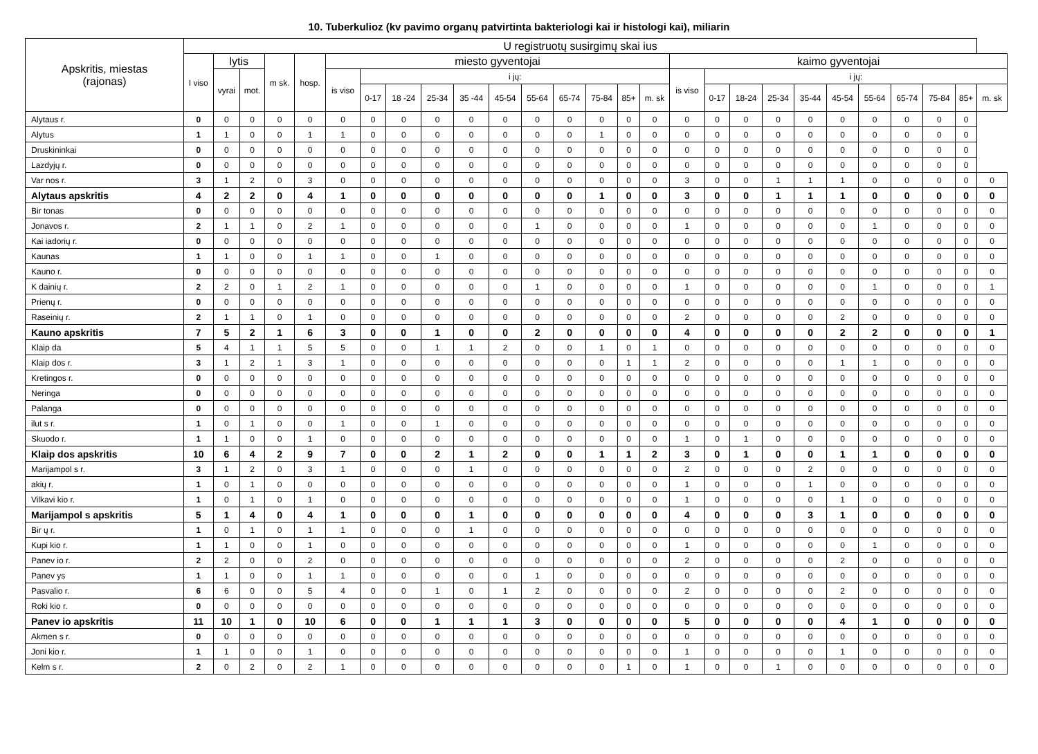10. Tuberkulioz (kv pavimo organų patvirtinta bakteriologi kai ir histologi kai), miliarin
| Apskritis, miestas (rajonas) | U registruotų susirgimų skai ius | | | | | | | | | | | | | | | | | | | | | | | | | | |
| --- | --- | --- | --- | --- | --- | --- | --- | --- | --- | --- | --- | --- | --- | --- | --- | --- | --- | --- | --- | --- | --- | --- | --- | --- | --- | --- | --- |
| | I viso | lytis | | m sk. | hosp. | miesto gyventojai | | | | | | | | | | | kaimo gyventojai | | | | | | | | | | |
| | | vyrai | mot. | | | is viso | i jų: | | | | | | | | | | is viso | i jų: | | | | | | | | | |
| | | | | | | | 0-17 | 18 -24 | 25-34 | 35 -44 | 45-54 | 55-64 | 65-74 | 75-84 | 85+ | m. sk | | 0-17 | 18-24 | 25-34 | 35-44 | 45-54 | 55-64 | 65-74 | 75-84 | 85+ | m. sk |
| Alytaus r. | 0 | 0 | 0 | 0 | 0 | 0 | 0 | 0 | 0 | 0 | 0 | 0 | 0 | 0 | 0 | 0 | 0 | 0 | 0 | 0 | 0 | 0 | 0 | 0 | 0 | 0 | |
| Alytus | 1 | 1 | 0 | 0 | 1 | 1 | 0 | 0 | 0 | 0 | 0 | 0 | 0 | 1 | 0 | 0 | 0 | 0 | 0 | 0 | 0 | 0 | 0 | 0 | 0 | 0 | |
| Druskininkai | 0 | 0 | 0 | 0 | 0 | 0 | 0 | 0 | 0 | 0 | 0 | 0 | 0 | 0 | 0 | 0 | 0 | 0 | 0 | 0 | 0 | 0 | 0 | 0 | 0 | 0 | |
| Lazdyjų r. | 0 | 0 | 0 | 0 | 0 | 0 | 0 | 0 | 0 | 0 | 0 | 0 | 0 | 0 | 0 | 0 | 0 | 0 | 0 | 0 | 0 | 0 | 0 | 0 | 0 | 0 | |
| Var nos r. | 3 | 1 | 2 | 0 | 3 | 0 | 0 | 0 | 0 | 0 | 0 | 0 | 0 | 0 | 0 | 0 | 3 | 0 | 0 | 1 | 1 | 1 | 0 | 0 | 0 | 0 | 0 |
| Alytaus apskritis | 4 | 2 | 2 | 0 | 4 | 1 | 0 | 0 | 0 | 0 | 0 | 0 | 0 | 1 | 0 | 0 | 3 | 0 | 0 | 1 | 1 | 1 | 0 | 0 | 0 | 0 | 0 |
| Bir tonas | 0 | 0 | 0 | 0 | 0 | 0 | 0 | 0 | 0 | 0 | 0 | 0 | 0 | 0 | 0 | 0 | 0 | 0 | 0 | 0 | 0 | 0 | 0 | 0 | 0 | 0 | 0 |
| Jonavos r. | 2 | 1 | 1 | 0 | 2 | 1 | 0 | 0 | 0 | 0 | 0 | 1 | 0 | 0 | 0 | 0 | 1 | 0 | 0 | 0 | 0 | 0 | 1 | 0 | 0 | 0 | 0 |
| Kai iadorių r. | 0 | 0 | 0 | 0 | 0 | 0 | 0 | 0 | 0 | 0 | 0 | 0 | 0 | 0 | 0 | 0 | 0 | 0 | 0 | 0 | 0 | 0 | 0 | 0 | 0 | 0 | 0 |
| Kaunas | 1 | 1 | 0 | 0 | 1 | 1 | 0 | 0 | 1 | 0 | 0 | 0 | 0 | 0 | 0 | 0 | 0 | 0 | 0 | 0 | 0 | 0 | 0 | 0 | 0 | 0 | 0 |
| Kauno r. | 0 | 0 | 0 | 0 | 0 | 0 | 0 | 0 | 0 | 0 | 0 | 0 | 0 | 0 | 0 | 0 | 0 | 0 | 0 | 0 | 0 | 0 | 0 | 0 | 0 | 0 | 0 |
| K dainių r. | 2 | 2 | 0 | 1 | 2 | 1 | 0 | 0 | 0 | 0 | 0 | 1 | 0 | 0 | 0 | 0 | 1 | 0 | 0 | 0 | 0 | 0 | 1 | 0 | 0 | 0 | 1 |
| Prienų r. | 0 | 0 | 0 | 0 | 0 | 0 | 0 | 0 | 0 | 0 | 0 | 0 | 0 | 0 | 0 | 0 | 0 | 0 | 0 | 0 | 0 | 0 | 0 | 0 | 0 | 0 | 0 |
| Raseinių r. | 2 | 1 | 1 | 0 | 1 | 0 | 0 | 0 | 0 | 0 | 0 | 0 | 0 | 0 | 0 | 0 | 2 | 0 | 0 | 0 | 0 | 2 | 0 | 0 | 0 | 0 | 0 |
| Kauno apskritis | 7 | 5 | 2 | 1 | 6 | 3 | 0 | 0 | 1 | 0 | 0 | 2 | 0 | 0 | 0 | 0 | 4 | 0 | 0 | 0 | 0 | 2 | 2 | 0 | 0 | 0 | 1 |
| Klaip da | 5 | 4 | 1 | 1 | 5 | 5 | 0 | 0 | 1 | 1 | 2 | 0 | 0 | 1 | 0 | 1 | 0 | 0 | 0 | 0 | 0 | 0 | 0 | 0 | 0 | 0 | 0 |
| Klaip dos r. | 3 | 1 | 2 | 1 | 3 | 1 | 0 | 0 | 0 | 0 | 0 | 0 | 0 | 0 | 1 | 1 | 2 | 0 | 0 | 0 | 0 | 1 | 1 | 0 | 0 | 0 | 0 |
| Kretingos r. | 0 | 0 | 0 | 0 | 0 | 0 | 0 | 0 | 0 | 0 | 0 | 0 | 0 | 0 | 0 | 0 | 0 | 0 | 0 | 0 | 0 | 0 | 0 | 0 | 0 | 0 | 0 |
| Neringa | 0 | 0 | 0 | 0 | 0 | 0 | 0 | 0 | 0 | 0 | 0 | 0 | 0 | 0 | 0 | 0 | 0 | 0 | 0 | 0 | 0 | 0 | 0 | 0 | 0 | 0 | 0 |
| Palanga | 0 | 0 | 0 | 0 | 0 | 0 | 0 | 0 | 0 | 0 | 0 | 0 | 0 | 0 | 0 | 0 | 0 | 0 | 0 | 0 | 0 | 0 | 0 | 0 | 0 | 0 | 0 |
| ilut s r. | 1 | 0 | 1 | 0 | 0 | 1 | 0 | 0 | 1 | 0 | 0 | 0 | 0 | 0 | 0 | 0 | 0 | 0 | 0 | 0 | 0 | 0 | 0 | 0 | 0 | 0 | 0 |
| Skuodo r. | 1 | 1 | 0 | 0 | 1 | 0 | 0 | 0 | 0 | 0 | 0 | 0 | 0 | 0 | 0 | 0 | 1 | 0 | 1 | 0 | 0 | 0 | 0 | 0 | 0 | 0 | 0 |
| Klaip dos apskritis | 10 | 6 | 4 | 2 | 9 | 7 | 0 | 0 | 2 | 1 | 2 | 0 | 0 | 1 | 1 | 2 | 3 | 0 | 1 | 0 | 0 | 1 | 1 | 0 | 0 | 0 | 0 |
| Marijampol s r. | 3 | 1 | 2 | 0 | 3 | 1 | 0 | 0 | 0 | 1 | 0 | 0 | 0 | 0 | 0 | 0 | 2 | 0 | 0 | 0 | 2 | 0 | 0 | 0 | 0 | 0 | 0 |
| akių r. | 1 | 0 | 1 | 0 | 0 | 0 | 0 | 0 | 0 | 0 | 0 | 0 | 0 | 0 | 0 | 0 | 1 | 0 | 0 | 0 | 1 | 0 | 0 | 0 | 0 | 0 | 0 |
| Vilkavi kio r. | 1 | 0 | 1 | 0 | 1 | 0 | 0 | 0 | 0 | 0 | 0 | 0 | 0 | 0 | 0 | 0 | 1 | 0 | 0 | 0 | 0 | 1 | 0 | 0 | 0 | 0 | 0 |
| Marijampol s apskritis | 5 | 1 | 4 | 0 | 4 | 1 | 0 | 0 | 0 | 1 | 0 | 0 | 0 | 0 | 0 | 0 | 4 | 0 | 0 | 0 | 3 | 1 | 0 | 0 | 0 | 0 | 0 |
| Bir ų r. | 1 | 0 | 1 | 0 | 1 | 1 | 0 | 0 | 0 | 1 | 0 | 0 | 0 | 0 | 0 | 0 | 0 | 0 | 0 | 0 | 0 | 0 | 0 | 0 | 0 | 0 | 0 |
| Kupi kio r. | 1 | 1 | 0 | 0 | 1 | 0 | 0 | 0 | 0 | 0 | 0 | 0 | 0 | 0 | 0 | 0 | 1 | 0 | 0 | 0 | 0 | 0 | 1 | 0 | 0 | 0 | 0 |
| Panev io r. | 2 | 2 | 0 | 0 | 2 | 0 | 0 | 0 | 0 | 0 | 0 | 0 | 0 | 0 | 0 | 0 | 2 | 0 | 0 | 0 | 0 | 2 | 0 | 0 | 0 | 0 | 0 |
| Panev ys | 1 | 1 | 0 | 0 | 1 | 1 | 0 | 0 | 0 | 0 | 0 | 1 | 0 | 0 | 0 | 0 | 0 | 0 | 0 | 0 | 0 | 0 | 0 | 0 | 0 | 0 | 0 |
| Pasvalio r. | 6 | 6 | 0 | 0 | 5 | 4 | 0 | 0 | 1 | 0 | 1 | 2 | 0 | 0 | 0 | 0 | 2 | 0 | 0 | 0 | 0 | 2 | 0 | 0 | 0 | 0 | 0 |
| Roki kio r. | 0 | 0 | 0 | 0 | 0 | 0 | 0 | 0 | 0 | 0 | 0 | 0 | 0 | 0 | 0 | 0 | 0 | 0 | 0 | 0 | 0 | 0 | 0 | 0 | 0 | 0 | 0 |
| Panev io apskritis | 11 | 10 | 1 | 0 | 10 | 6 | 0 | 0 | 1 | 1 | 1 | 3 | 0 | 0 | 0 | 0 | 5 | 0 | 0 | 0 | 0 | 4 | 1 | 0 | 0 | 0 | 0 |
| Akmen s r. | 0 | 0 | 0 | 0 | 0 | 0 | 0 | 0 | 0 | 0 | 0 | 0 | 0 | 0 | 0 | 0 | 0 | 0 | 0 | 0 | 0 | 0 | 0 | 0 | 0 | 0 | 0 |
| Joni kio r. | 1 | 1 | 0 | 0 | 1 | 0 | 0 | 0 | 0 | 0 | 0 | 0 | 0 | 0 | 0 | 0 | 1 | 0 | 0 | 0 | 0 | 1 | 0 | 0 | 0 | 0 | 0 |
| Kelm s r. | 2 | 0 | 2 | 0 | 2 | 1 | 0 | 0 | 0 | 0 | 0 | 0 | 0 | 0 | 1 | 0 | 1 | 0 | 0 | 1 | 0 | 0 | 0 | 0 | 0 | 0 | 0 |